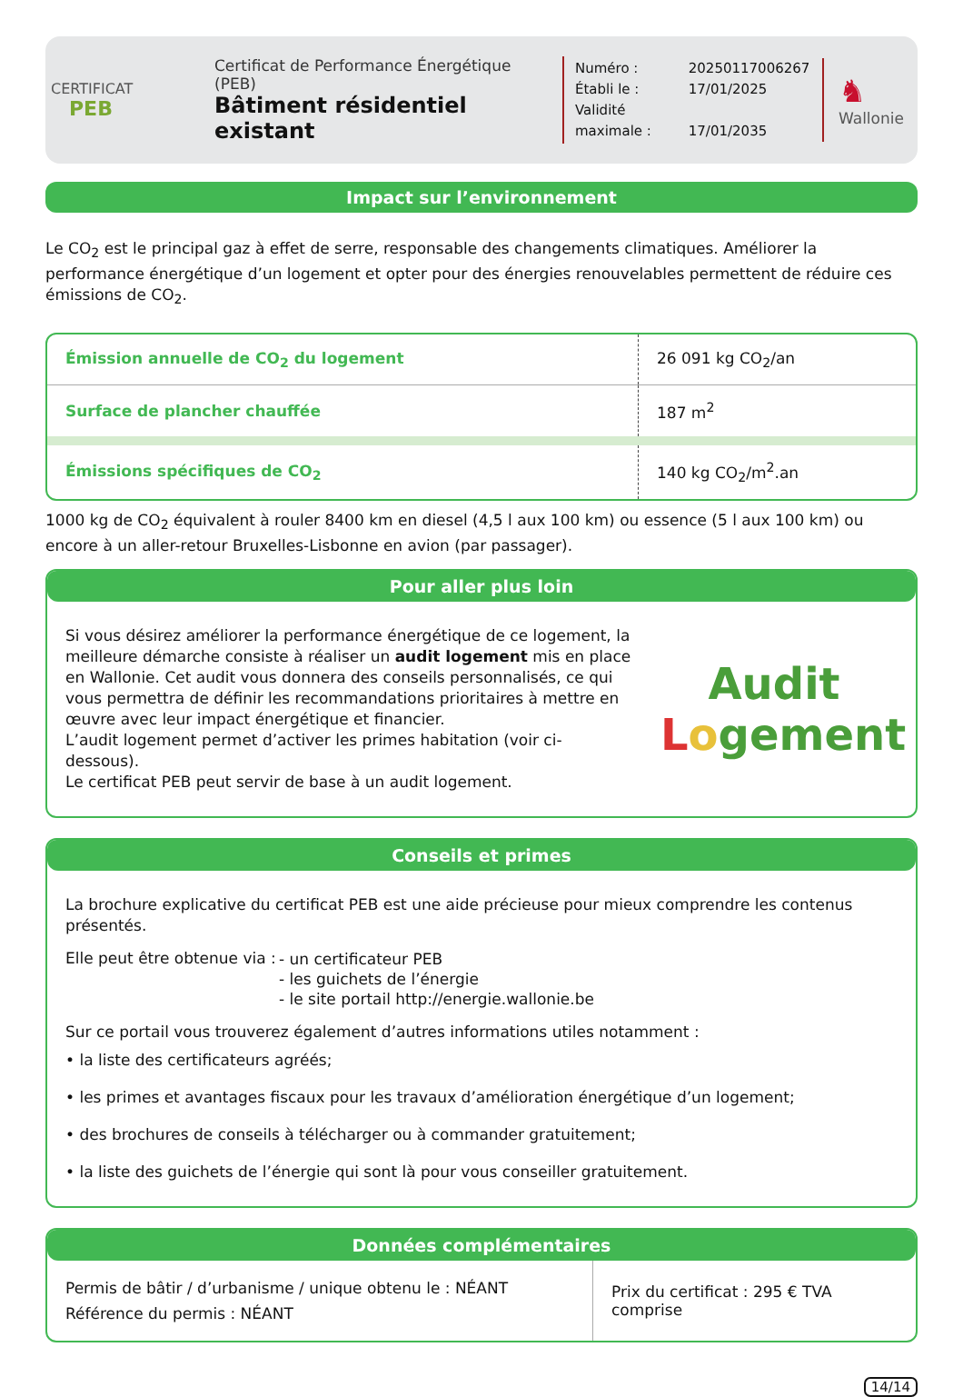CERTIFICAT
PEB
Certificat de Performance Énergétique (PEB)
Bâtiment résidentiel existant
Numéro : 20250117006267
Établi le : 17/01/2025
Validité maximale : 17/01/2035
♞
Wallonie
Impact sur l’environnement
Le CO<sub>2</sub> est le principal gaz à effet de serre, responsable des changements climatiques. Améliorer la performance énergétique d’un logement et opter pour des énergies renouvelables permettent de réduire ces émissions de CO<sub>2</sub>.
| Émission annuelle de CO<sub>2</sub> du logement | 26 091 kg CO<sub>2</sub>/an |
| Surface de plancher chauffée | 187 m<sup>2</sup> |
| Émissions spécifiques de CO<sub>2</sub> | 140 kg CO<sub>2</sub>/m<sup>2</sup>.an |
1000 kg de CO<sub>2</sub> équivalent à rouler 8400 km en diesel (4,5 l aux 100 km) ou essence (5 l aux 100 km) ou encore à un aller-retour Bruxelles-Lisbonne en avion (par passager).
Pour aller plus loin
Si vous désirez améliorer la performance énergétique de ce logement, la meilleure démarche consiste à réaliser un audit logement mis en place en Wallonie. Cet audit vous donnera des conseils personnalisés, ce qui vous permettra de définir les recommandations prioritaires à mettre en œuvre avec leur impact énergétique et financier.
L’audit logement permet d’activer les primes habitation (voir ci-dessous).
Le certificat PEB peut servir de base à un audit logement.
Audit
Logement
Conseils et primes
La brochure explicative du certificat PEB est une aide précieuse pour mieux comprendre les contenus présentés.
Elle peut être obtenue via :
- un certificateur PEB
- les guichets de l’énergie
- le site portail http://energie.wallonie.be
Sur ce portail vous trouverez également d’autres informations utiles notamment :
• la liste des certificateurs agréés;
• les primes et avantages fiscaux pour les travaux d’amélioration énergétique d’un logement;
• des brochures de conseils à télécharger ou à commander gratuitement;
• la liste des guichets de l’énergie qui sont là pour vous conseiller gratuitement.
Données complémentaires
| Permis de bâtir / d’urbanisme / unique obtenu le : NÉANT Référence du permis : NÉANT | Prix du certificat : 295 € TVA comprise |
14/14